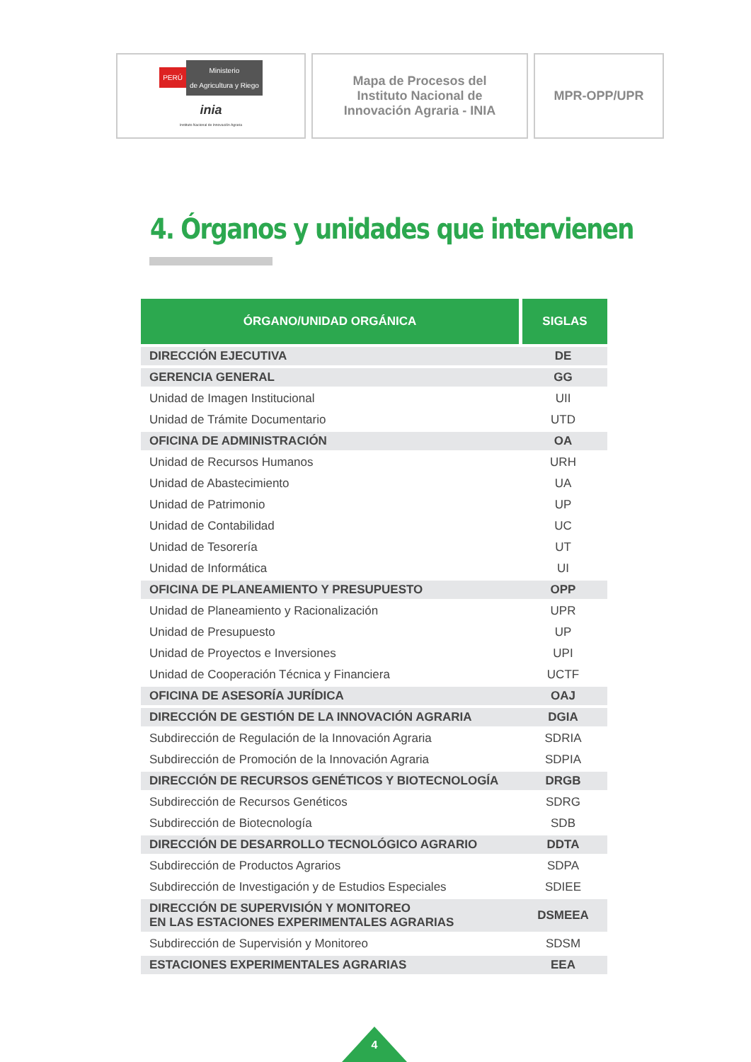PERÚ Ministerio
de Agricultura y Riego
inia
Instituto Nacional de Innovación Agraria
Mapa de Procesos del
Instituto Nacional de
Innovación Agraria - INIA
MPR-OPP/UPR
4. Órganos y unidades que intervienen
| ÓRGANO/UNIDAD ORGÁNICA | SIGLAS |
| --- | --- |
| DIRECCIÓN EJECUTIVA | DE |
| GERENCIA GENERAL | GG |
| Unidad de Imagen Institucional | UII |
| Unidad de Trámite Documentario | UTD |
| OFICINA DE ADMINISTRACIÓN | OA |
| Unidad de Recursos Humanos | URH |
| Unidad de Abastecimiento | UA |
| Unidad de Patrimonio | UP |
| Unidad de Contabilidad | UC |
| Unidad de Tesorería | UT |
| Unidad de Informática | UI |
| OFICINA DE PLANEAMIENTO Y PRESUPUESTO | OPP |
| Unidad de Planeamiento y Racionalización | UPR |
| Unidad de Presupuesto | UP |
| Unidad de Proyectos e Inversiones | UPI |
| Unidad de Cooperación Técnica y Financiera | UCTF |
| OFICINA DE ASESORÍA JURÍDICA | OAJ |
| DIRECCIÓN DE GESTIÓN DE LA INNOVACIÓN AGRARIA | DGIA |
| Subdirección de Regulación de la Innovación Agraria | SDRIA |
| Subdirección de Promoción de la Innovación Agraria | SDPIA |
| DIRECCIÓN DE RECURSOS GENÉTICOS Y BIOTECNOLOGÍA | DRGB |
| Subdirección de Recursos Genéticos | SDRG |
| Subdirección de Biotecnología | SDB |
| DIRECCIÓN DE DESARROLLO TECNOLÓGICO AGRARIO | DDTA |
| Subdirección de Productos Agrarios | SDPA |
| Subdirección de Investigación y de Estudios Especiales | SDIEE |
| DIRECCIÓN DE SUPERVISIÓN Y MONITOREO EN LAS ESTACIONES EXPERIMENTALES AGRARIAS | DSMEEA |
| Subdirección de Supervisión y Monitoreo | SDSM |
| ESTACIONES EXPERIMENTALES AGRARIAS | EEA |
4